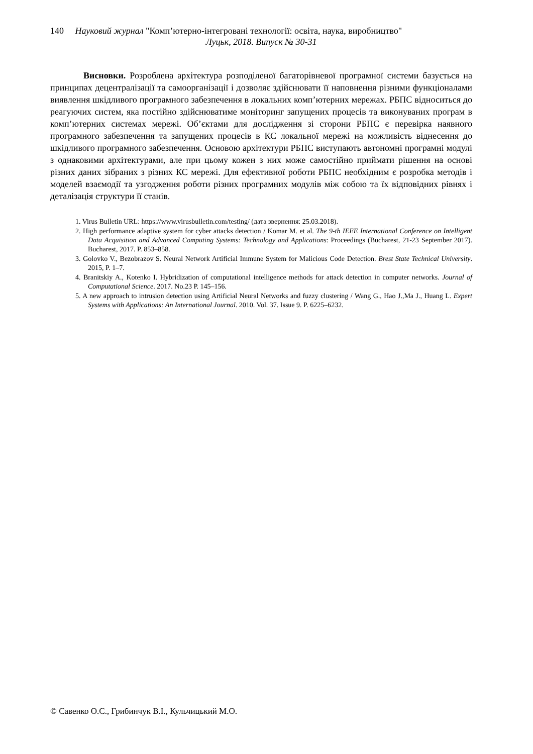140 Науковий журнал "Комп’ютерно-інтегровані технології: освіта, наука, виробництво"
Луцьк, 2018. Випуск № 30-31
Висновки. Розроблена архітектура розподіленої багаторівневої програмної системи базується на принципах децентралізації та самоорганізації і дозволяє здійснювати її наповнення різними функціоналами виявлення шкідливого програмного забезпечення в локальних комп’ютерних мережах. РБПС відноситься до реагуючих систем, яка постійно здійснюватиме моніторинг запущених процесів та виконуваних програм в комп’ютерних системах мережі. Об’єктами для дослідження зі сторони РБПС є перевірка наявного програмного забезпечення та запущених процесів в КС локальної мережі на можливість віднесення до шкідливого програмного забезпечення. Основою архітектури РБПС виступають автономні програмні модулі з однаковими архітектурами, але при цьому кожен з них може самостійно приймати рішення на основі різних даних зібраних з різних КС мережі. Для ефективної роботи РБПС необхідним є розробка методів і моделей взаємодії та узгодження роботи різних програмних модулів між собою та їх відповідних рівнях і деталізація структури її станів.
1. Virus Bulletin URL: https://www.virusbulletin.com/testing/ (дата звернення: 25.03.2018).
2. High performance adaptive system for cyber attacks detection / Komar M. et al. The 9-th IEEE International Conference on Intelligent Data Acquisition and Advanced Computing Systems: Technology and Applications: Proceedings (Bucharest, 21-23 September 2017). Bucharest, 2017. P. 853–858.
3. Golovko V., Bezobrazov S. Neural Network Artificial Immune System for Malicious Code Detection. Brest State Technical University. 2015, P. 1–7.
4. Branitskiy A., Kotenko I. Hybridization of computational intelligence methods for attack detection in computer networks. Journal of Computational Science. 2017. No.23 P. 145–156.
5. A new approach to intrusion detection using Artificial Neural Networks and fuzzy clustering / Wang G., Hao J.,Ma J., Huang L. Expert Systems with Applications: An International Journal. 2010. Vol. 37. Issue 9. P. 6225–6232.
© Савенко О.С., Грибинчук В.І., Кульчицький М.О.